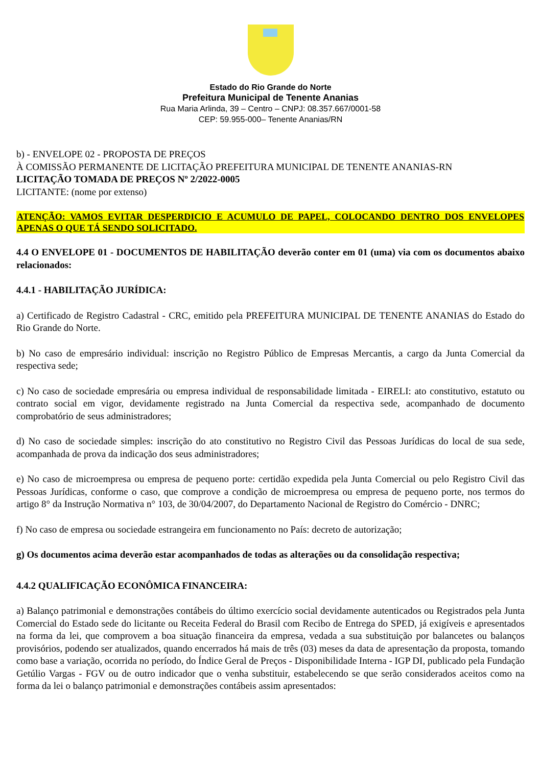Estado do Rio Grande do Norte
Prefeitura Municipal de Tenente Ananias
Rua Maria Arlinda, 39 – Centro – CNPJ: 08.357.667/0001-58
CEP: 59.955-000– Tenente Ananias/RN
b) - ENVELOPE 02 - PROPOSTA DE PREÇOS
À COMISSÃO PERMANENTE DE LICITAÇÃO PREFEITURA MUNICIPAL DE TENENTE ANANIAS-RN
LICITAÇÃO TOMADA DE PREÇOS Nº 2/2022-0005
LICITANTE: (nome por extenso)
ATENÇÃO: VAMOS EVITAR DESPERDICIO E ACUMULO DE PAPEL, COLOCANDO DENTRO DOS ENVELOPES APENAS O QUE TÁ SENDO SOLICITADO.
4.4 O ENVELOPE 01 - DOCUMENTOS DE HABILITAÇÃO deverão conter em 01 (uma) via com os documentos abaixo relacionados:
4.4.1 - HABILITAÇÃO JURÍDICA:
a) Certificado de Registro Cadastral - CRC, emitido pela PREFEITURA MUNICIPAL DE TENENTE ANANIAS do Estado do Rio Grande do Norte.
b) No caso de empresário individual: inscrição no Registro Público de Empresas Mercantis, a cargo da Junta Comercial da respectiva sede;
c) No caso de sociedade empresária ou empresa individual de responsabilidade limitada - EIRELI: ato constitutivo, estatuto ou contrato social em vigor, devidamente registrado na Junta Comercial da respectiva sede, acompanhado de documento comprobatório de seus administradores;
d) No caso de sociedade simples: inscrição do ato constitutivo no Registro Civil das Pessoas Jurídicas do local de sua sede, acompanhada de prova da indicação dos seus administradores;
e) No caso de microempresa ou empresa de pequeno porte: certidão expedida pela Junta Comercial ou pelo Registro Civil das Pessoas Jurídicas, conforme o caso, que comprove a condição de microempresa ou empresa de pequeno porte, nos termos do artigo 8° da Instrução Normativa n° 103, de 30/04/2007, do Departamento Nacional de Registro do Comércio - DNRC;
f) No caso de empresa ou sociedade estrangeira em funcionamento no País: decreto de autorização;
g) Os documentos acima deverão estar acompanhados de todas as alterações ou da consolidação respectiva;
4.4.2 QUALIFICAÇÃO ECONÔMICA FINANCEIRA:
a) Balanço patrimonial e demonstrações contábeis do último exercício social devidamente autenticados ou Registrados pela Junta Comercial do Estado sede do licitante ou Receita Federal do Brasil com Recibo de Entrega do SPED, já exigíveis e apresentados na forma da lei, que comprovem a boa situação financeira da empresa, vedada a sua substituição por balancetes ou balanços provisórios, podendo ser atualizados, quando encerrados há mais de três (03) meses da data de apresentação da proposta, tomando como base a variação, ocorrida no período, do Índice Geral de Preços - Disponibilidade Interna - IGP DI, publicado pela Fundação Getúlio Vargas - FGV ou de outro indicador que o venha substituir, estabelecendo se que serão considerados aceitos como na forma da lei o balanço patrimonial e demonstrações contábeis assim apresentados: